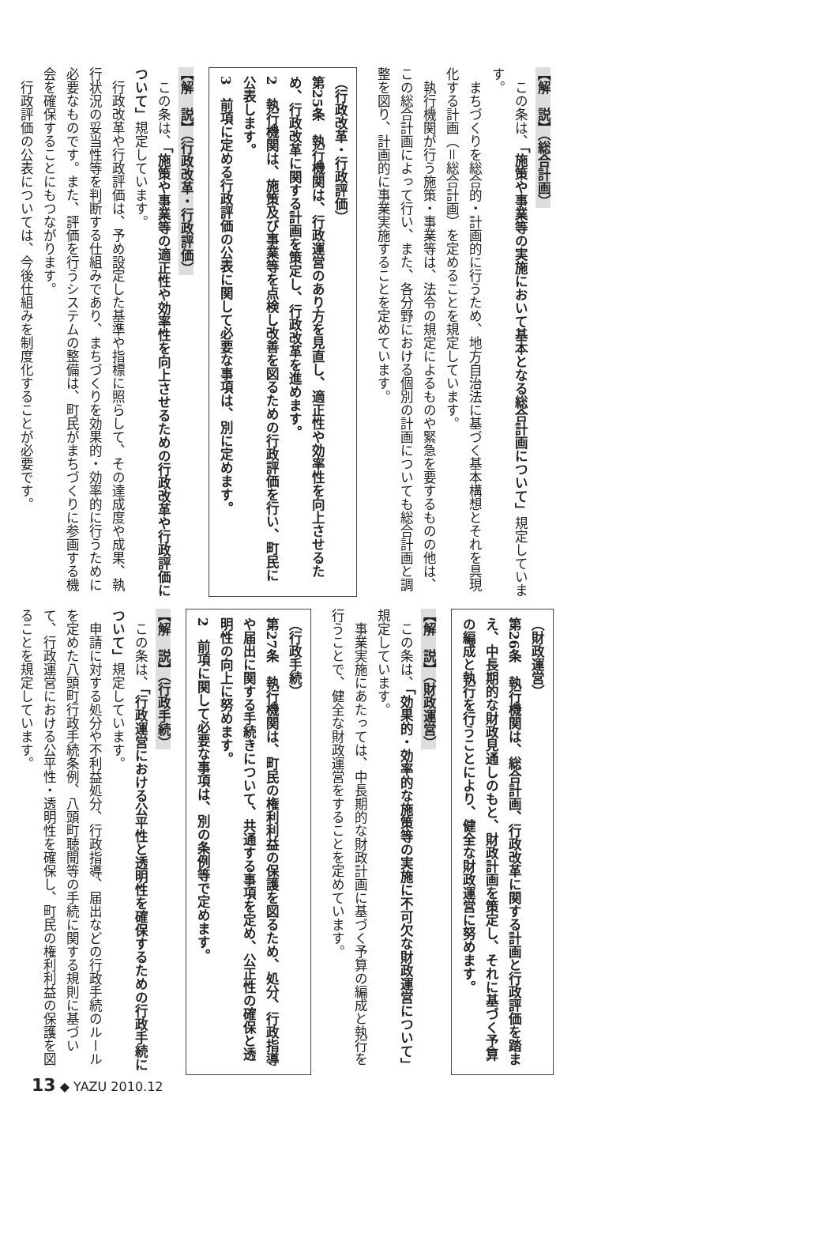【解　説】（総合計画）
　この条は、「施策や事業等の実施において基本となる総合計画について」規定しています。
　まちづくりを総合的・計画的に行うため、地方自治法に基づく基本構想とそれを具現化する計画（＝総合計画）を定めることを規定しています。
　執行機関が行う施策・事業等は、法令の規定によるものや緊急を要するものの他は、この総合計画によって行い、また、各分野における個別の計画についても総合計画と調整を図り、計画的に事業実施することを定めています。
（行政改革・行政評価）
第25条　執行機関は、行政運営のあり方を見直し、適正性や効率性を向上させるため、行政改革に関する計画を策定し、行政改革を進めます。
2　執行機関は、施策及び事業等を点検し改善を図るための行政評価を行い、町民に公表します。
3　前項に定める行政評価の公表に関して必要な事項は、別に定めます。
【解　説】（行政改革・行政評価）
　この条は、「施策や事業等の適正性や効率性を向上させるための行政改革や行政評価について」規定しています。
　行政改革や行政評価は、予め設定した基準や指標に照らして、その達成度や成果、執行状況の妥当性等を判断する仕組みであり、まちづくりを効果的・効率的に行うために必要なものです。また、評価を行うシステムの整備は、町民がまちづくりに参画する機会を確保することにもつながります。
　行政評価の公表については、今後仕組みを制度化することが必要です。
（財政運営）
第26条　執行機関は、総合計画、行政改革に関する計画と行政評価を踏まえ、中長期的な財政見通しのもと、財政計画を策定し、それに基づく予算の編成と執行を行うことにより、健全な財政運営に努めます。
【解　説】（財政運営）
　この条は、「効果的・効率的な施策等の実施に不可欠な財政運営について」規定しています。
　事業実施にあたっては、中長期的な財政計画に基づく予算の編成と執行を行うことで、健全な財政運営をすることを定めています。
（行政手続）
第27条　執行機関は、町民の権利利益の保護を図るため、処分、行政指導や届出に関する手続きについて、共通する事項を定め、公正性の確保と透明性の向上に努めます。
2　前項に関して必要な事項は、別の条例等で定めます。
【解　説】（行政手続）
　この条は、「行政運営における公平性と透明性を確保するための行政手続について」規定しています。
　申請に対する処分や不利益処分、行政指導、届出などの行政手続のルールを定めた八頭町行政手続条例、八頭町聴聞等の手続に関する規則に基づいて、行政運営における公平性・透明性を確保し、町民の権利利益の保護を図ることを規定しています。
13 ◆ YAZU 2010.12